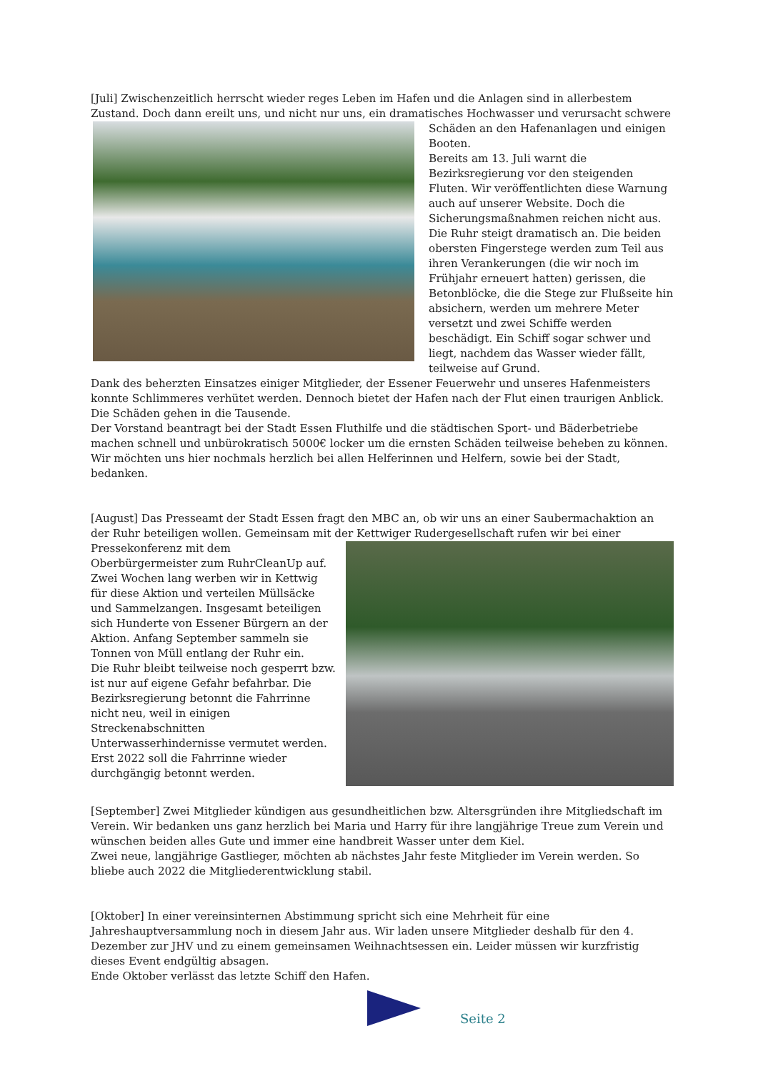[Juli] Zwischenzeitlich herrscht wieder reges Leben im Hafen und die Anlagen sind in allerbestem Zustand. Doch dann ereilt uns, und nicht nur uns, ein dramatisches Hochwasser und verursacht schwere
Schäden an den Hafenanlagen und einigen Booten.
Bereits am 13. Juli warnt die Bezirksregierung vor den steigenden Fluten. Wir veröffentlichten diese Warnung auch auf unserer Website. Doch die Sicherungsmaßnahmen reichen nicht aus. Die Ruhr steigt dramatisch an. Die beiden obersten Fingerstege werden zum Teil aus ihren Verankerungen (die wir noch im Frühjahr erneuert hatten) gerissen, die Betonblöcke, die die Stege zur Flußseite hin absichern, werden um mehrere Meter versetzt und zwei Schiffe werden beschädigt. Ein Schiff sogar schwer und liegt, nachdem das Wasser wieder fällt, teilweise auf Grund.
Dank des beherzten Einsatzes einiger Mitglieder, der Essener Feuerwehr und unseres Hafenmeisters konnte Schlimmeres verhütet werden. Dennoch bietet der Hafen nach der Flut einen traurigen Anblick. Die Schäden gehen in die Tausende.
Der Vorstand beantragt bei der Stadt Essen Fluthilfe und die städtischen Sport- und Bäderbetriebe machen schnell und unbürokratisch 5000€ locker um die ernsten Schäden teilweise beheben zu können. Wir möchten uns hier nochmals herzlich bei allen Helferinnen und Helfern, sowie bei der Stadt, bedanken.
[August] Das Presseamt der Stadt Essen fragt den MBC an, ob wir uns an einer Saubermachaktion an der Ruhr beteiligen wollen. Gemeinsam mit der Kettwiger Rudergesellschaft rufen wir bei einer
Pressekonferenz mit dem Oberbürgermeister zum RuhrCleanUp auf. Zwei Wochen lang werben wir in Kettwig für diese Aktion und verteilen Müllsäcke und Sammelzangen. Insgesamt beteiligen sich Hunderte von Essener Bürgern an der Aktion. Anfang September sammeln sie Tonnen von Müll entlang der Ruhr ein.
Die Ruhr bleibt teilweise noch gesperrt bzw. ist nur auf eigene Gefahr befahrbar. Die Bezirksregierung betonnt die Fahrrinne nicht neu, weil in einigen Streckenabschnitten Unterwasserhindernisse vermutet werden. Erst 2022 soll die Fahrrinne wieder durchgängig betonnt werden.
[September] Zwei Mitglieder kündigen aus gesundheitlichen bzw. Altersgründen ihre Mitgliedschaft im Verein. Wir bedanken uns ganz herzlich bei Maria und Harry für ihre langjährige Treue zum Verein und wünschen beiden alles Gute und immer eine handbreit Wasser unter dem Kiel.
Zwei neue, langjährige Gastlieger, möchten ab nächstes Jahr feste Mitglieder im Verein werden. So bliebe auch 2022 die Mitgliederentwicklung stabil.
[Oktober] In einer vereinsinternen Abstimmung spricht sich eine Mehrheit für eine Jahreshauptversammlung noch in diesem Jahr aus. Wir laden unsere Mitglieder deshalb für den 4. Dezember zur JHV und zu einem gemeinsamen Weihnachtsessen ein. Leider müssen wir kurzfristig dieses Event endgültig absagen.
Ende Oktober verlässt das letzte Schiff den Hafen.
Seite 2